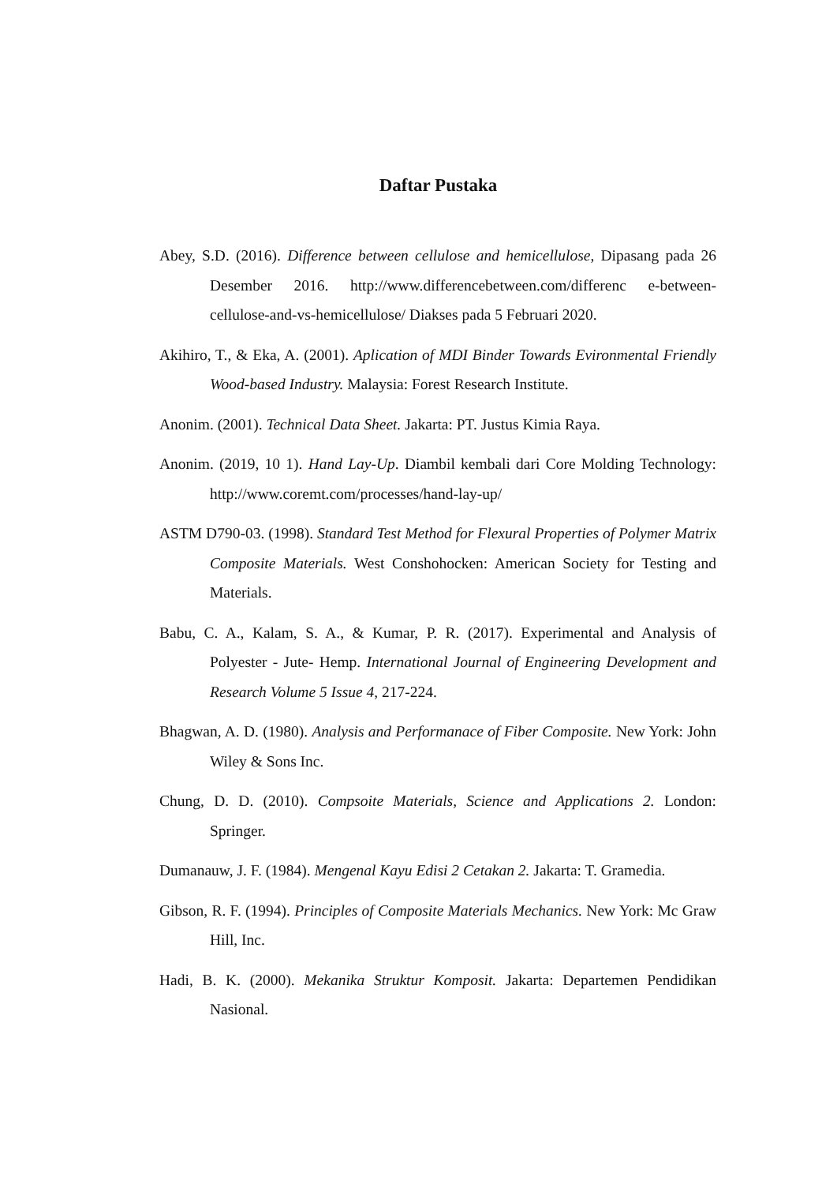Daftar Pustaka
Abey, S.D. (2016). Difference between cellulose and hemicellulose, Dipasang pada 26 Desember 2016. http://www.differencebetween.com/differenc e-between-cellulose-and-vs-hemicellulose/ Diakses pada 5 Februari 2020.
Akihiro, T., & Eka, A. (2001). Aplication of MDI Binder Towards Evironmental Friendly Wood-based Industry. Malaysia: Forest Research Institute.
Anonim. (2001). Technical Data Sheet. Jakarta: PT. Justus Kimia Raya.
Anonim. (2019, 10 1). Hand Lay-Up. Diambil kembali dari Core Molding Technology: http://www.coremt.com/processes/hand-lay-up/
ASTM D790-03. (1998). Standard Test Method for Flexural Properties of Polymer Matrix Composite Materials. West Conshohocken: American Society for Testing and Materials.
Babu, C. A., Kalam, S. A., & Kumar, P. R. (2017). Experimental and Analysis of Polyester - Jute- Hemp. International Journal of Engineering Development and Research Volume 5 Issue 4, 217-224.
Bhagwan, A. D. (1980). Analysis and Performanace of Fiber Composite. New York: John Wiley & Sons Inc.
Chung, D. D. (2010). Compsoite Materials, Science and Applications 2. London: Springer.
Dumanauw, J. F. (1984). Mengenal Kayu Edisi 2 Cetakan 2. Jakarta: T. Gramedia.
Gibson, R. F. (1994). Principles of Composite Materials Mechanics. New York: Mc Graw Hill, Inc.
Hadi, B. K. (2000). Mekanika Struktur Komposit. Jakarta: Departemen Pendidikan Nasional.